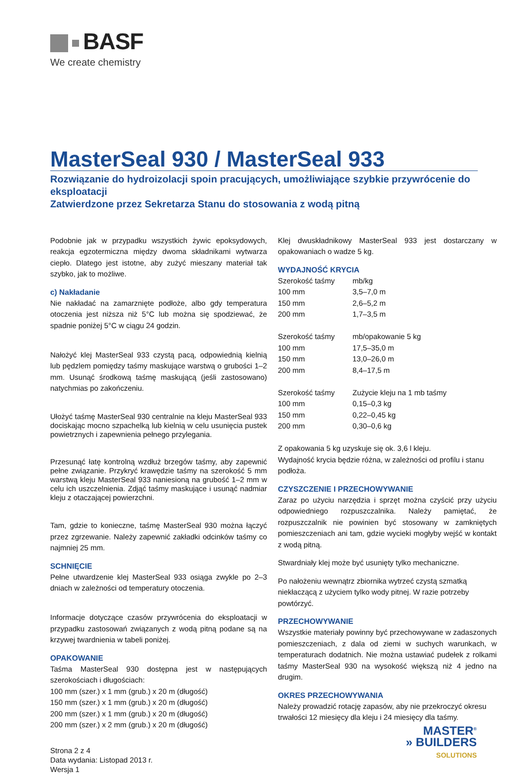BASF
We create chemistry
MasterSeal 930 / MasterSeal 933
Rozwiązanie do hydroizolacji spoin pracujących, umożliwiające szybkie przywrócenie do eksploatacji
Zatwierdzone przez Sekretarza Stanu do stosowania z wodą pitną
Podobnie jak w przypadku wszystkich żywic epoksydowych, reakcja egzotermiczna między dwoma składnikami wytwarza ciepło. Dlatego jest istotne, aby zużyć mieszany materiał tak szybko, jak to możliwe.
c) Nakładanie
Nie nakładać na zamarznięte podłoże, albo gdy temperatura otoczenia jest niższa niż 5°C lub można się spodziewać, że spadnie poniżej 5°C w ciągu 24 godzin.
Nałożyć klej MasterSeal 933 czystą pacą, odpowiednią kielnią lub pędzlem pomiędzy taśmy maskujące warstwą o grubości 1–2 mm. Usunąć środkową taśmę maskującą (jeśli zastosowano) natychmias po zakończeniu.
Ułożyć taśmę MasterSeal 930 centralnie na kleju MasterSeal 933 dociskając mocno szpachelką lub kielnią w celu usunięcia pustek powietrznych i zapewnienia pełnego przylegania.
Przesunąć łatę kontrolną wzdłuż brzegów taśmy, aby zapewnić pełne związanie. Przykryć krawędzie taśmy na szerokość 5 mm warstwą kleju MasterSeal 933 naniesioną na grubość 1–2 mm w celu ich uszczelnienia. Zdjąć taśmy maskujące i usunąć nadmiar kleju z otaczającej powierzchni.
Tam, gdzie to konieczne, taśmę MasterSeal 930 można łączyć przez zgrzewanie. Należy zapewnić zakładki odcinków taśmy co najmniej 25 mm.
SCHNIĘCIE
Pełne utwardzenie klej MasterSeal 933 osiąga zwykle po 2–3 dniach w zależności od temperatury otoczenia.
Informacje dotyczące czasów przywrócenia do eksploatacji w przypadku zastosowań związanych z wodą pitną podane są na krzywej twardnienia w tabeli poniżej.
OPAKOWANIE
Taśma MasterSeal 930 dostępna jest w następujących szerokościach i długościach:
100 mm (szer.) x 1 mm (grub.) x 20 m (długość)
150 mm (szer.) x 1 mm (grub.) x 20 m (długość)
200 mm (szer.) x 1 mm (grub.) x 20 m (długość)
200 mm (szer.) x 2 mm (grub.) x 20 m (długość)
Strona 2 z 4
Data wydania: Listopad 2013 r.
Wersja 1
Klej dwuskładnikowy MasterSeal 933 jest dostarczany w opakowaniach o wadze 5 kg.
WYDAJNOŚĆ KRYCIA
| Szerokość taśmy | mb/kg |
| 100 mm | 3,5–7,0 m |
| 150 mm | 2,6–5,2 m |
| 200 mm | 1,7–3,5 m |
| Szerokość taśmy | mb/opakowanie 5 kg |
| 100 mm | 17,5–35,0 m |
| 150 mm | 13,0–26,0 m |
| 200 mm | 8,4–17,5 m |
| Szerokość taśmy | Zużycie kleju na 1 mb taśmy |
| 100 mm | 0,15–0,3 kg |
| 150 mm | 0,22–0,45 kg |
| 200 mm | 0,30–0,6 kg |
Z opakowania 5 kg uzyskuje się ok. 3,6 l kleju.
Wydajność krycia będzie różna, w zależności od profilu i stanu podłoża.
CZYSZCZENIE I PRZECHOWYWANIE
Zaraz po użyciu narzędzia i sprzęt można czyścić przy użyciu odpowiedniego rozpuszczalnika. Należy pamiętać, że rozpuszczalnik nie powinien być stosowany w zamkniętych pomieszczeniach ani tam, gdzie wycieki mogłyby wejść w kontakt z wodą pitną.
Stwardniały klej może być usunięty tylko mechaniczne.
Po nałożeniu wewnątrz zbiornika wytrzeć czystą szmatką niekłaczącą z użyciem tylko wody pitnej. W razie potrzeby powtórzyć.
PRZECHOWYWANIE
Wszystkie materiały powinny być przechowywane w zadaszonych pomieszczeniach, z dala od ziemi w suchych warunkach, w temperaturach dodatnich. Nie można ustawiać pudełek z rolkami taśmy MasterSeal 930 na wysokość większą niż 4 jedno na drugim.
OKRES PRZECHOWYWANIA
Należy prowadzić rotację zapasów, aby nie przekroczyć okresu trwałości 12 miesięcy dla kleju i 24 miesięcy dla taśmy.
MASTER<sup>®</sup>
» BUILDERS
SOLUTIONS